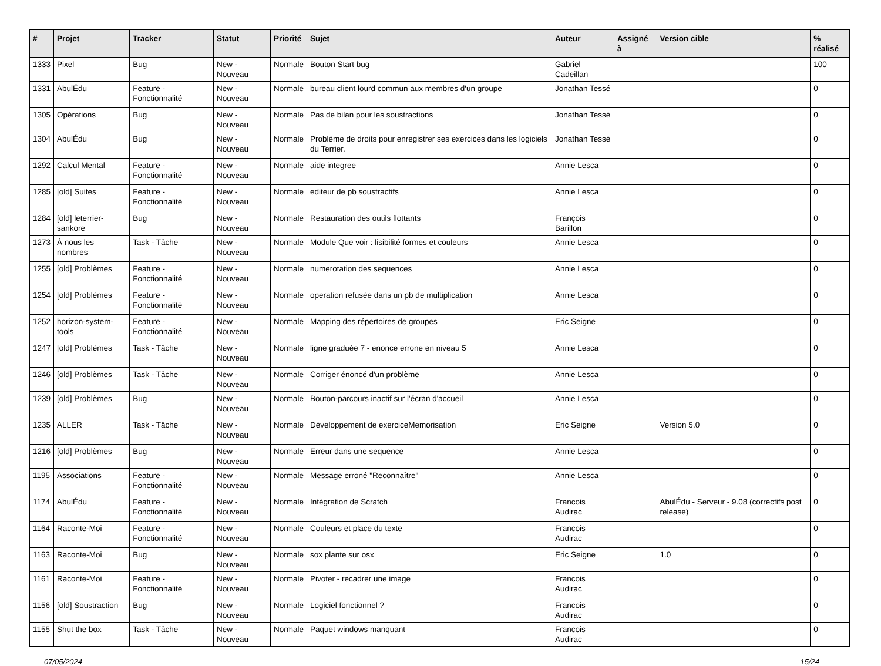| # | Projet | Tracker | Statut | Priorité | Sujet | Auteur | Assigné à | Version cible | % réalisé |
| --- | --- | --- | --- | --- | --- | --- | --- | --- | --- |
| 1333 | Pixel | Bug | New - Nouveau | Normale | Bouton Start bug | Gabriel Cadeillan | | | 100 |
| 1331 | AbulÉdu | Feature - Fonctionnalité | New - Nouveau | Normale | bureau client lourd commun aux membres d'un groupe | Jonathan Tessé | | | 0 |
| 1305 | Opérations | Bug | New - Nouveau | Normale | Pas de bilan pour les soustractions | Jonathan Tessé | | | 0 |
| 1304 | AbulÉdu | Bug | New - Nouveau | Normale | Problème de droits pour enregistrer ses exercices dans les logiciels du Terrier. | Jonathan Tessé | | | 0 |
| 1292 | Calcul Mental | Feature - Fonctionnalité | New - Nouveau | Normale | aide integree | Annie Lesca | | | 0 |
| 1285 | [old] Suites | Feature - Fonctionnalité | New - Nouveau | Normale | editeur de pb soustractifs | Annie Lesca | | | 0 |
| 1284 | [old] leterrier-sankore | Bug | New - Nouveau | Normale | Restauration des outils flottants | François Barillon | | | 0 |
| 1273 | À nous les nombres | Task - Tâche | New - Nouveau | Normale | Module Que voir : lisibilité formes et couleurs | Annie Lesca | | | 0 |
| 1255 | [old] Problèmes | Feature - Fonctionnalité | New - Nouveau | Normale | numerotation des sequences | Annie Lesca | | | 0 |
| 1254 | [old] Problèmes | Feature - Fonctionnalité | New - Nouveau | Normale | operation refusée dans un pb de multiplication | Annie Lesca | | | 0 |
| 1252 | horizon-system-tools | Feature - Fonctionnalité | New - Nouveau | Normale | Mapping des répertoires de groupes | Eric Seigne | | | 0 |
| 1247 | [old] Problèmes | Task - Tâche | New - Nouveau | Normale | ligne graduée 7 - enonce errone en niveau 5 | Annie Lesca | | | 0 |
| 1246 | [old] Problèmes | Task - Tâche | New - Nouveau | Normale | Corriger énoncé d'un problème | Annie Lesca | | | 0 |
| 1239 | [old] Problèmes | Bug | New - Nouveau | Normale | Bouton-parcours inactif sur l'écran d'accueil | Annie Lesca | | | 0 |
| 1235 | ALLER | Task - Tâche | New - Nouveau | Normale | Développement de exerciceMemorisation | Eric Seigne | | Version 5.0 | 0 |
| 1216 | [old] Problèmes | Bug | New - Nouveau | Normale | Erreur dans une sequence | Annie Lesca | | | 0 |
| 1195 | Associations | Feature - Fonctionnalité | New - Nouveau | Normale | Message erroné "Reconnaître" | Annie Lesca | | | 0 |
| 1174 | AbulÉdu | Feature - Fonctionnalité | New - Nouveau | Normale | Intégration de Scratch | Francois Audirac | | AbulÉdu - Serveur - 9.08 (correctifs post release) | 0 |
| 1164 | Raconte-Moi | Feature - Fonctionnalité | New - Nouveau | Normale | Couleurs et place du texte | Francois Audirac | | | 0 |
| 1163 | Raconte-Moi | Bug | New - Nouveau | Normale | sox plante sur osx | Eric Seigne | | 1.0 | 0 |
| 1161 | Raconte-Moi | Feature - Fonctionnalité | New - Nouveau | Normale | Pivoter - recadrer une image | Francois Audirac | | | 0 |
| 1156 | [old] Soustraction | Bug | New - Nouveau | Normale | Logiciel fonctionnel ? | Francois Audirac | | | 0 |
| 1155 | Shut the box | Task - Tâche | New - Nouveau | Normale | Paquet windows manquant | Francois Audirac | | | 0 |
07/05/2024 15/24